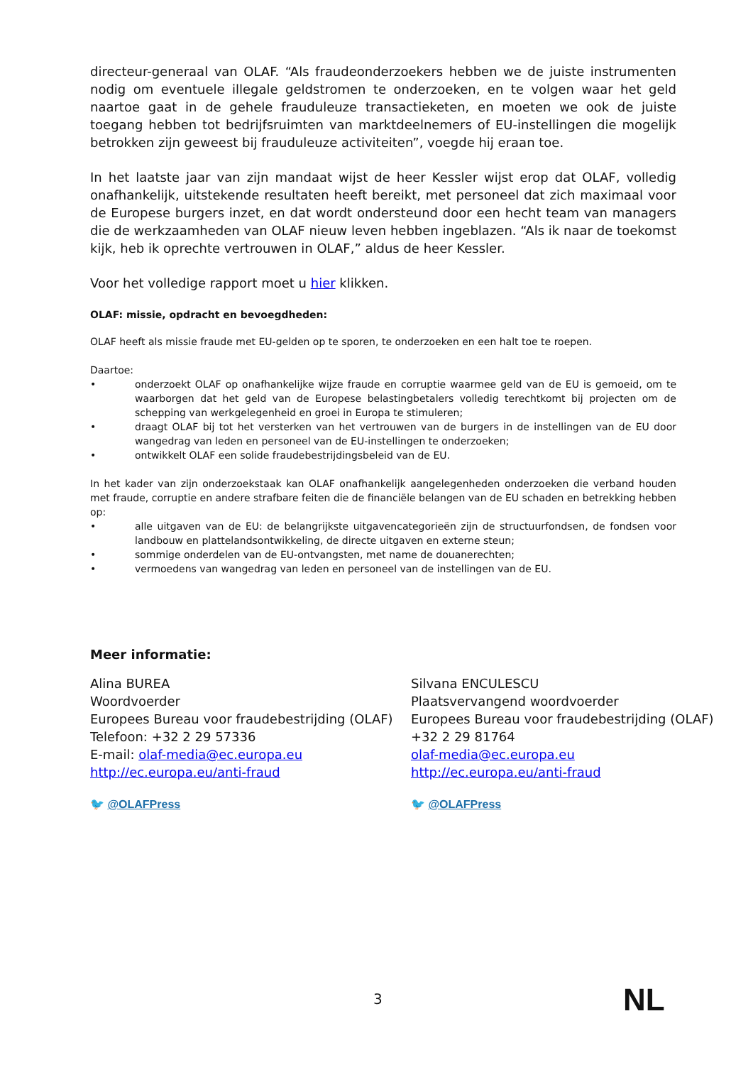directeur-generaal van OLAF. “Als fraudeonderzoekers hebben we de juiste instrumenten nodig om eventuele illegale geldstromen te onderzoeken, en te volgen waar het geld naartoe gaat in de gehele frauduleuze transactieketen, en moeten we ook de juiste toegang hebben tot bedrijfsruimten van marktdeelnemers of EU-instellingen die mogelijk betrokken zijn geweest bij frauduleuze activiteiten”, voegde hij eraan toe.
In het laatste jaar van zijn mandaat wijst de heer Kessler wijst erop dat OLAF, volledig onafhankelijk, uitstekende resultaten heeft bereikt, met personeel dat zich maximaal voor de Europese burgers inzet, en dat wordt ondersteund door een hecht team van managers die de werkzaamheden van OLAF nieuw leven hebben ingeblazen. “Als ik naar de toekomst kijk, heb ik oprechte vertrouwen in OLAF,” aldus de heer Kessler.
Voor het volledige rapport moet u hier klikken.
OLAF: missie, opdracht en bevoegdheden:
OLAF heeft als missie fraude met EU-gelden op te sporen, te onderzoeken en een halt toe te roepen.
Daartoe:
• onderzoekt OLAF op onafhankelijke wijze fraude en corruptie waarmee geld van de EU is gemoeid, om te waarborgen dat het geld van de Europese belastingbetalers volledig terechtkomt bij projecten om de schepping van werkgelegenheid en groei in Europa te stimuleren;
• draagt OLAF bij tot het versterken van het vertrouwen van de burgers in de instellingen van de EU door wangedrag van leden en personeel van de EU-instellingen te onderzoeken;
• ontwikkelt OLAF een solide fraudebestrijdingsbeleid van de EU.
In het kader van zijn onderzoekstaak kan OLAF onafhankelijk aangelegenheden onderzoeken die verband houden met fraude, corruptie en andere strafbare feiten die de financiële belangen van de EU schaden en betrekking hebben op:
• alle uitgaven van de EU: de belangrijkste uitgavencategorieën zijn de structuurfondsen, de fondsen voor landbouw en plattelandsontwikkeling, de directe uitgaven en externe steun;
• sommige onderdelen van de EU-ontvangsten, met name de douanerechten;
• vermoedens van wangedrag van leden en personeel van de instellingen van de EU.
Meer informatie:
Alina BUREA
Woordvoerder
Europees Bureau voor fraudebestrijding (OLAF)
Telefoon: +32 2 29 57336
E-mail: olaf-media@ec.europa.eu
http://ec.europa.eu/anti-fraud
🐦 @OLAFPress
Silvana ENCULESCU
Plaatsvervangend woordvoerder
Europees Bureau voor fraudebestrijding (OLAF)
+32 2 29 81764
olaf-media@ec.europa.eu
http://ec.europa.eu/anti-fraud
🐦 @OLAFPress
3 NL